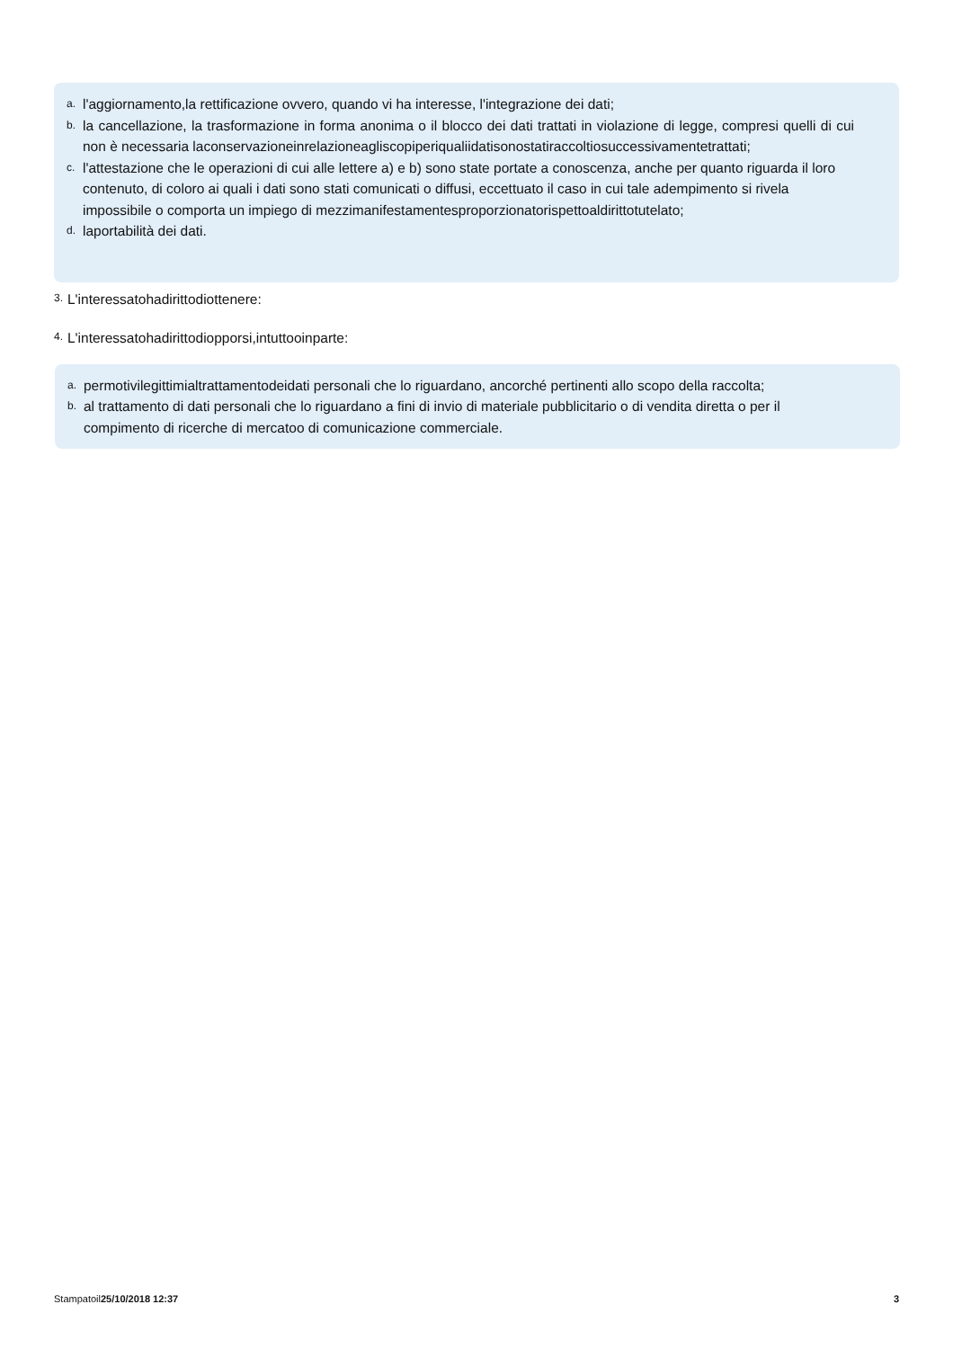a. l'aggiornamento,la rettificazione ovvero, quando vi ha interesse, l'integrazione dei dati;
b. la cancellazione, la trasformazione in forma anonima o il blocco dei dati trattati in violazione di legge, compresi quelli di cui non è necessaria laconservazioneinrelazioneagliscopiperiqualiidatisonostatiraccoltiosuccessivamentetrattati;
c. l'attestazione che le operazioni di cui alle lettere a) e b) sono state portate a conoscenza, anche per quanto riguarda il loro contenuto, di coloro ai quali i dati sono stati comunicati o diffusi, eccettuato il caso in cui tale adempimento si rivela impossibile o comporta un impiego di mezzimanifestamentesproporzionatorispettoaldirittotutelato;
d. laportabilità dei dati.
3. L'interessatohadirittodiottenere:
4. L'interessatohadirittodiopporsi,intuttooinparte:
a. permotivilegittimialtrattamentodeidati personali che lo riguardano, ancorché pertinenti allo scopo della raccolta;
b. al trattamento di dati personali che lo riguardano a fini di invio di materiale pubblicitario o di vendita diretta o per il compimento di ricerche di mercatoo di comunicazione commerciale.
Stampatoil25/10/2018 12:37 3